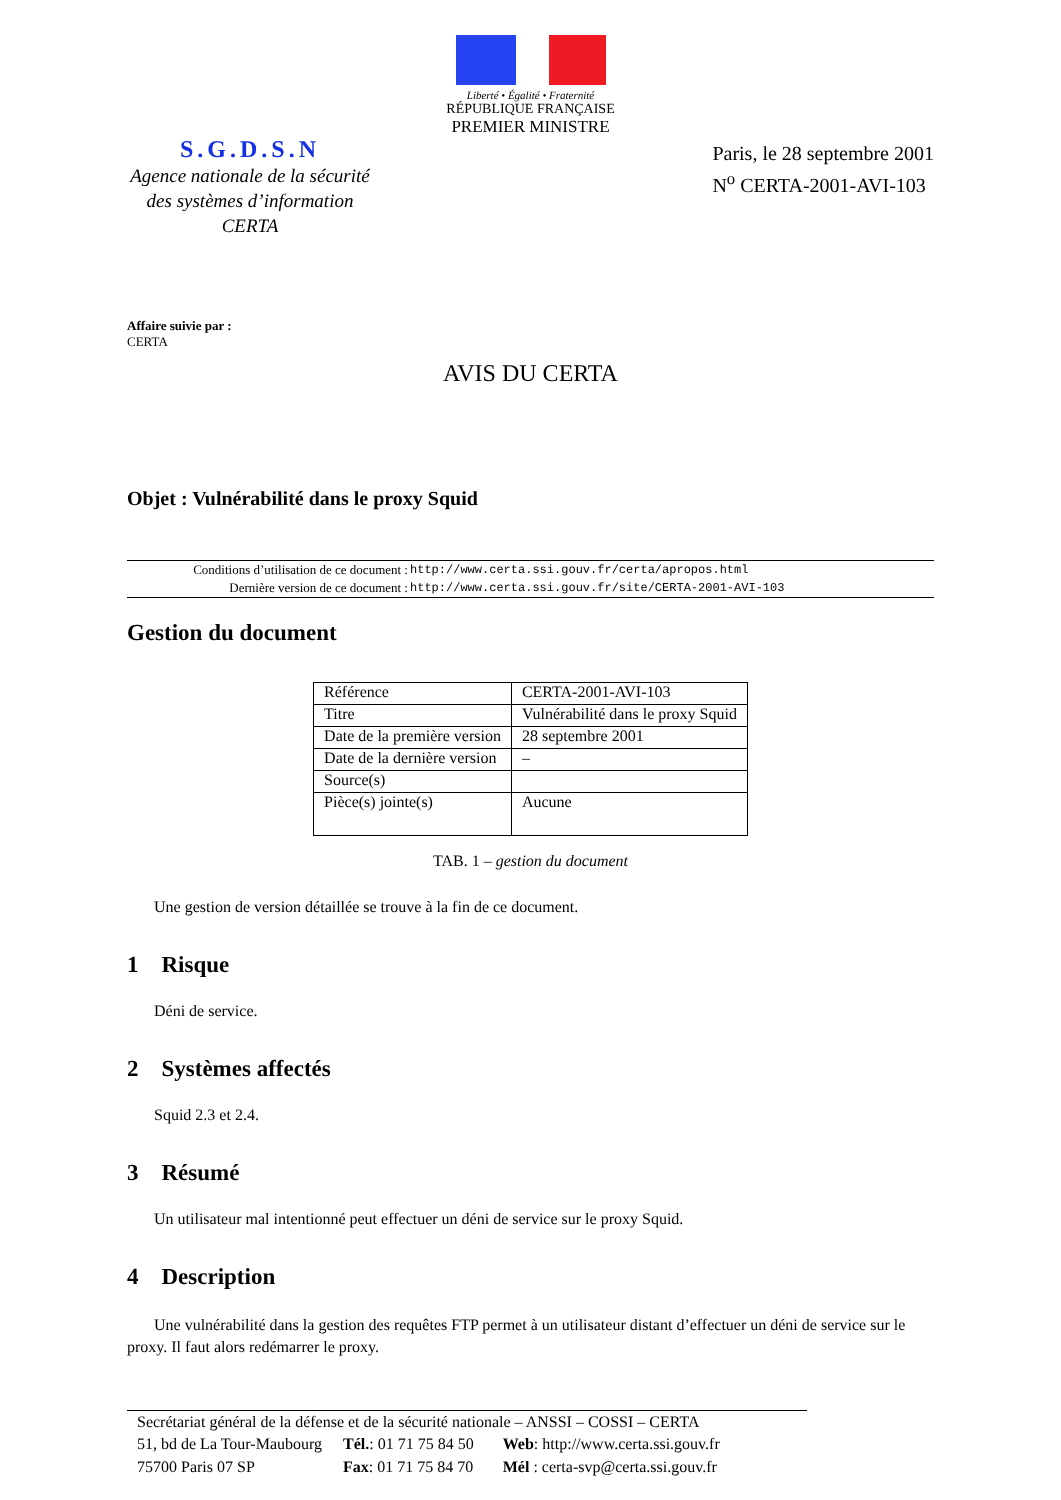Liberté • Égalité • Fraternité
RÉPUBLIQUE FRANÇAISE
PREMIER MINISTRE
S.G.D.S.N
Agence nationale de la sécurité
des systèmes d’information
CERTA
Paris, le 28 septembre 2001
N<sup>o</sup> CERTA-2001-AVI-103
Affaire suivie par :
CERTA
AVIS DU CERTA
Objet : Vulnérabilité dans le proxy Squid
| Conditions d’utilisation de ce document : | http://www.certa.ssi.gouv.fr/certa/apropos.html |
| Dernière version de ce document : | http://www.certa.ssi.gouv.fr/site/CERTA-2001-AVI-103 |
Gestion du document
| Référence | CERTA-2001-AVI-103 |
| Titre | Vulnérabilité dans le proxy Squid |
| Date de la première version | 28 septembre 2001 |
| Date de la dernière version | – |
| Source(s) | |
| Pièce(s) jointe(s) | Aucune |
TAB. 1 – gestion du document
Une gestion de version détaillée se trouve à la fin de ce document.
1 Risque
Déni de service.
2 Systèmes affectés
Squid 2.3 et 2.4.
3 Résumé
Un utilisateur mal intentionné peut effectuer un déni de service sur le proxy Squid.
4 Description
Une vulnérabilité dans la gestion des requêtes FTP permet à un utilisateur distant d’effectuer un déni de service sur le proxy. Il faut alors redémarrer le proxy.
Secrétariat général de la défense et de la sécurité nationale – ANSSI – COSSI – CERTA
| 51, bd de La Tour-Maubourg | Tél. : 01 71 75 84 50 | Web : http://www.certa.ssi.gouv.fr |
| 75700 Paris 07 SP | Fax : 01 71 75 84 70 | Mél : certa-svp@certa.ssi.gouv.fr |